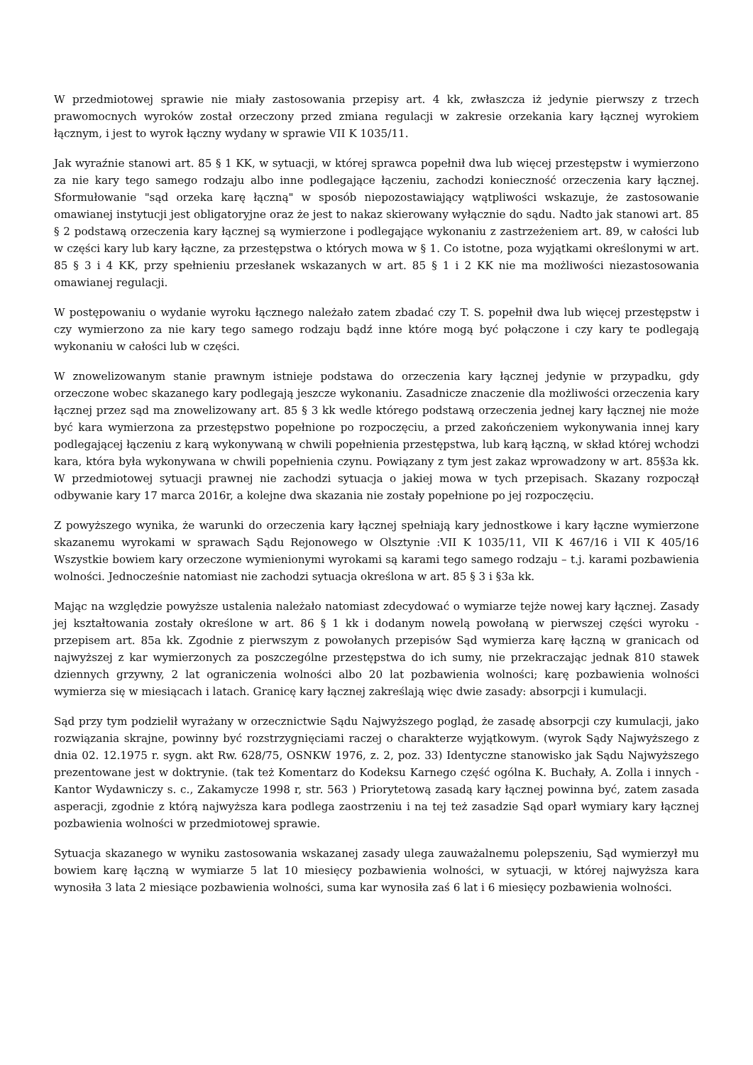W przedmiotowej sprawie nie miały zastosowania przepisy art. 4 kk, zwłaszcza iż jedynie pierwszy z trzech prawomocnych wyroków został orzeczony przed zmiana regulacji w zakresie orzekania kary łącznej wyrokiem łącznym, i jest to wyrok łączny wydany w sprawie VII K 1035/11.
Jak wyraźnie stanowi art. 85 § 1 KK, w sytuacji, w której sprawca popełnił dwa lub więcej przestępstw i wymierzono za nie kary tego samego rodzaju albo inne podlegające łączeniu, zachodzi konieczność orzeczenia kary łącznej. Sformułowanie "sąd orzeka karę łączną" w sposób niepozostawiający wątpliwości wskazuje, że zastosowanie omawianej instytucji jest obligatoryjne oraz że jest to nakaz skierowany wyłącznie do sądu. Nadto jak stanowi art. 85 § 2 podstawą orzeczenia kary łącznej są wymierzone i podlegające wykonaniu z zastrzeżeniem art. 89, w całości lub w części kary lub kary łączne, za przestępstwa o których mowa w § 1. Co istotne, poza wyjątkami określonymi w art. 85 § 3 i 4 KK, przy spełnieniu przesłanek wskazanych w art. 85 § 1 i 2 KK nie ma możliwości niezastosowania omawianej regulacji.
W postępowaniu o wydanie wyroku łącznego należało zatem zbadać czy T. S. popełnił dwa lub więcej przestępstw i czy wymierzono za nie kary tego samego rodzaju bądź inne które mogą być połączone i czy kary te podlegają wykonaniu w całości lub w części.
W znowelizowanym stanie prawnym istnieje podstawa do orzeczenia kary łącznej jedynie w przypadku, gdy orzeczone wobec skazanego kary podlegają jeszcze wykonaniu. Zasadnicze znaczenie dla możliwości orzeczenia kary łącznej przez sąd ma znowelizowany art. 85 § 3 kk wedle którego podstawą orzeczenia jednej kary łącznej nie może być kara wymierzona za przestępstwo popełnione po rozpoczęciu, a przed zakończeniem wykonywania innej kary podlegającej łączeniu z karą wykonywaną w chwili popełnienia przestępstwa, lub karą łączną, w skład której wchodzi kara, która była wykonywana w chwili popełnienia czynu. Powiązany z tym jest zakaz wprowadzony w art. 85§3a kk. W przedmiotowej sytuacji prawnej nie zachodzi sytuacja o jakiej mowa w tych przepisach. Skazany rozpoczął odbywanie kary 17 marca 2016r, a kolejne dwa skazania nie zostały popełnione po jej rozpoczęciu.
Z powyższego wynika, że warunki do orzeczenia kary łącznej spełniają kary jednostkowe i kary łączne wymierzone skazanemu wyrokami w sprawach Sądu Rejonowego w Olsztynie :VII K 1035/11, VII K 467/16 i VII K 405/16 Wszystkie bowiem kary orzeczone wymienionymi wyrokami są karami tego samego rodzaju – t.j. karami pozbawienia wolności. Jednocześnie natomiast nie zachodzi sytuacja określona w art. 85 § 3 i §3a kk.
Mając na względzie powyższe ustalenia należało natomiast zdecydować o wymiarze tejże nowej kary łącznej. Zasady jej kształtowania zostały określone w art. 86 § 1 kk i dodanym nowelą powołaną w pierwszej części wyroku - przepisem art. 85a kk. Zgodnie z pierwszym z powołanych przepisów Sąd wymierza karę łączną w granicach od najwyższej z kar wymierzonych za poszczególne przestępstwa do ich sumy, nie przekraczając jednak 810 stawek dziennych grzywny, 2 lat ograniczenia wolności albo 20 lat pozbawienia wolności; karę pozbawienia wolności wymierza się w miesiącach i latach. Granicę kary łącznej zakreślają więc dwie zasady: absorpcji i kumulacji.
Sąd przy tym podzielił wyrażany w orzecznictwie Sądu Najwyższego pogląd, że zasadę absorpcji czy kumulacji, jako rozwiązania skrajne, powinny być rozstrzygnięciami raczej o charakterze wyjątkowym. (wyrok Sądy Najwyższego z dnia 02. 12.1975 r. sygn. akt Rw. 628/75, OSNKW 1976, z. 2, poz. 33) Identyczne stanowisko jak Sądu Najwyższego prezentowane jest w doktrynie. (tak też Komentarz do Kodeksu Karnego część ogólna K. Buchały, A. Zolla i innych - Kantor Wydawniczy s. c., Zakamycze 1998 r, str. 563 ) Priorytetową zasadą kary łącznej powinna być, zatem zasada asperacji, zgodnie z którą najwyższa kara podlega zaostrzeniu i na tej też zasadzie Sąd oparł wymiary kary łącznej pozbawienia wolności w przedmiotowej sprawie.
Sytuacja skazanego w wyniku zastosowania wskazanej zasady ulega zauważalnemu polepszeniu, Sąd wymierzył mu bowiem karę łączną w wymiarze 5 lat 10 miesięcy pozbawienia wolności, w sytuacji, w której najwyższa kara wynosiła 3 lata 2 miesiące pozbawienia wolności, suma kar wynosiła zaś 6 lat i 6 miesięcy pozbawienia wolności.